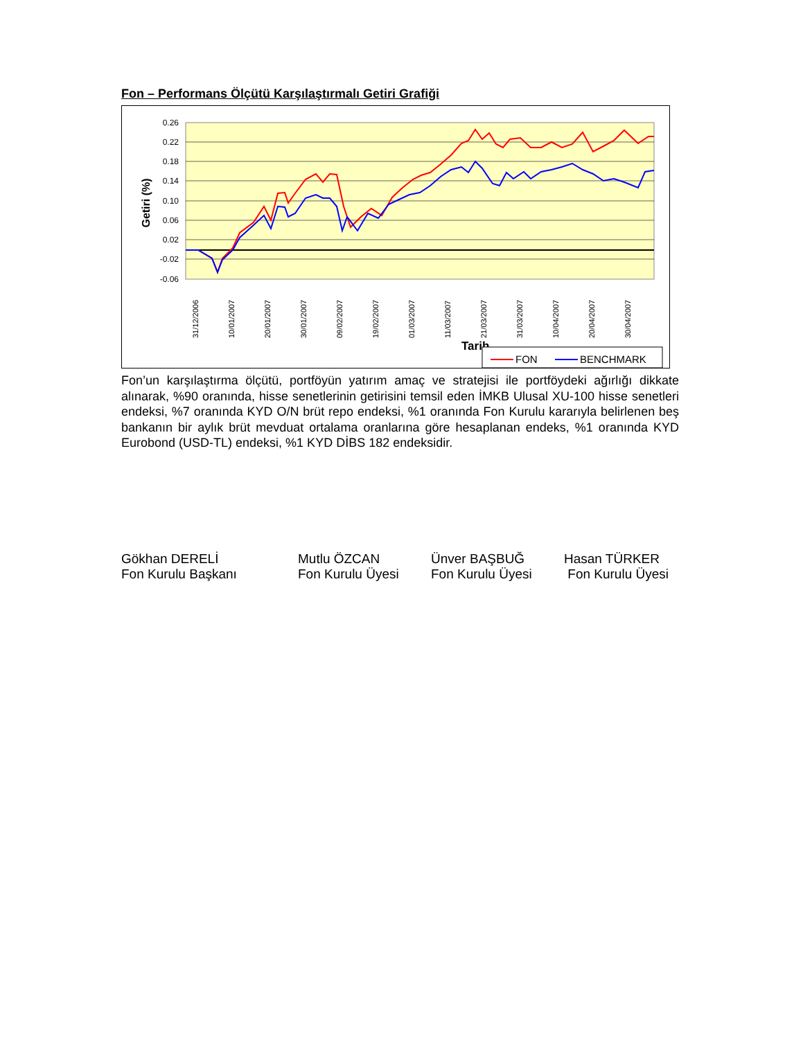Fon – Performans Ölçütü Karşılaştırmalı Getiri Grafiği
0.26
0.22
0.18
0.14
0.10
0.06
0.02
-0.02
-0.06
Getiri (%)
31/12/2006
10/01/2007
20/01/2007
30/01/2007
09/02/2007
19/02/2007
01/03/2007
11/03/2007
21/03/2007
31/03/2007
10/04/2007
20/04/2007
30/04/2007
Tarih
FON
BENCHMARK
Fon’un karşılaştırma ölçütü, portföyün yatırım amaç ve stratejisi ile portföydeki ağırlığı dikkate alınarak, %90 oranında, hisse senetlerinin getirisini temsil eden İMKB Ulusal XU-100 hisse senetleri endeksi, %7 oranında KYD O/N brüt repo endeksi, %1 oranında Fon Kurulu kararıyla belirlenen beş bankanın bir aylık brüt mevduat ortalama oranlarına göre hesaplanan endeks, %1 oranında KYD Eurobond (USD-TL) endeksi, %1 KYD DİBS 182 endeksidir.
Gökhan DERELİ
Fon Kurulu Başkanı
Mutlu ÖZCAN
Fon Kurulu Üyesi
Ünver BAŞBUĞ
Fon Kurulu Üyesi
Hasan TÜRKER
Fon Kurulu Üyesi